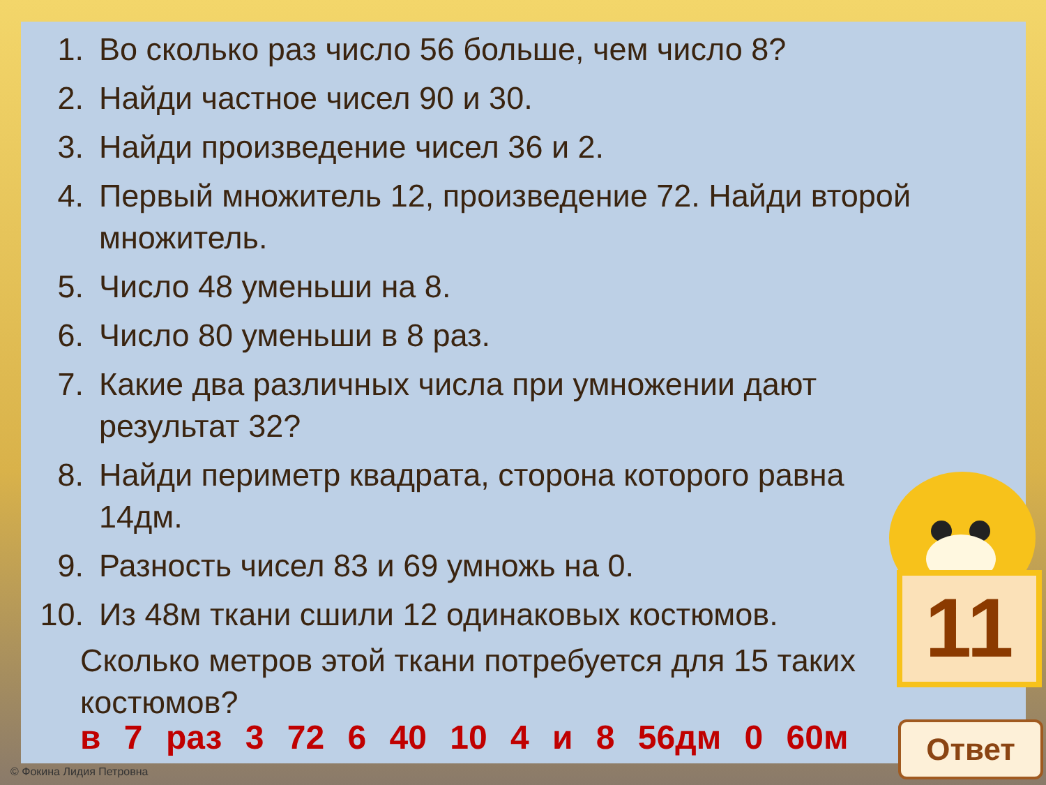11
1. Во сколько раз число 56 больше, чем число 8?
2. Найди частное чисел 90 и 30.
3. Найди произведение чисел 36 и 2.
4. Первый множитель 12, произведение 72. Найди второй множитель.
5. Число 48 уменьши на 8.
6. Число 80 уменьши в 8 раз.
7. Какие два различных числа при умножении дают результат 32?
8. Найди периметр квадрата, сторона которого равна 14дм.
9. Разность чисел 83 и 69 умножь на 0.
10. Из 48м ткани сшили 12 одинаковых костюмов.
Сколько метров этой ткани потребуется для 15 таких костюмов?
в 7 раз 3 72 6 40 10 4 и 8 56дм 0 60м
Ответ
© Фокина Лидия Петровна